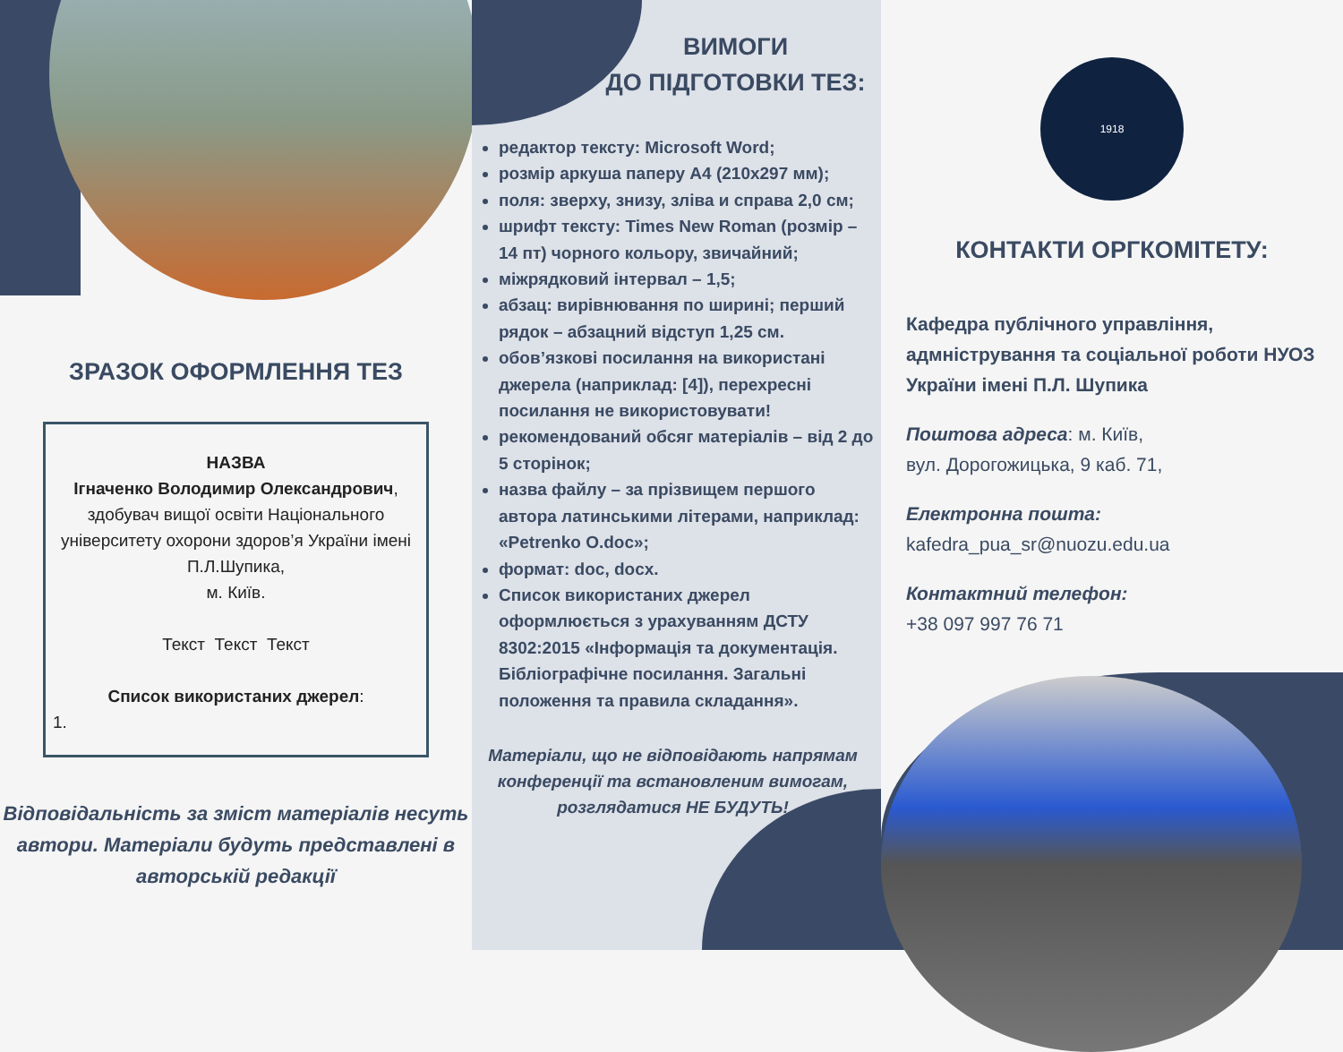ЗРАЗОК ОФОРМЛЕННЯ ТЕЗ
НАЗВА
Ігначенко Володимир Олександрович,
здобувач вищої освіти Національного університету охорони здоров’я України імені П.Л.Шупика,
м. Київ.
Текст Текст Текст
Список використаних джерел:
1.
Відповідальність за зміст матеріалів несуть автори. Матеріали будуть представлені в авторській редакції
ВИМОГИ
ДО ПІДГОТОВКИ ТЕЗ:
редактор тексту: Microsoft Word;
розмір аркуша паперу А4 (210х297 мм);
поля: зверху, знизу, зліва и справа 2,0 см;
шрифт тексту: Times New Roman (розмір – 14 пт) чорного кольору, звичайний;
міжрядковий інтервал – 1,5;
абзац: вирівнювання по ширині; перший рядок – абзацний відступ 1,25 см.
обов’язкові посилання на використані джерела (наприклад: [4]), перехресні посилання не використовувати!
рекомендований обсяг матеріалів – від 2 до 5 сторінок;
назва файлу – за прізвищем першого автора латинськими літерами, наприклад: «Petrenko O.doc»;
формат: doc, docx.
Список використаних джерел оформлюється з урахуванням ДСТУ 8302:2015 «Інформація та документація. Бібліографічне посилання. Загальні положення та правила складання».
Матеріали, що не відповідають напрямам конференції та встановленим вимогам, розглядатися НЕ БУДУТЬ!
1918
КОНТАКТИ ОРГКОМІТЕТУ:
Кафедра публічного управління, адмністрування та соціальної роботи НУОЗ України імені П.Л. Шупика
Поштова адреса: м. Київ,
вул. Дорогожицька, 9 каб. 71,
Електронна пошта:
kafedra_pua_sr@nuozu.edu.ua
Контактний телефон:
+38 097 997 76 71